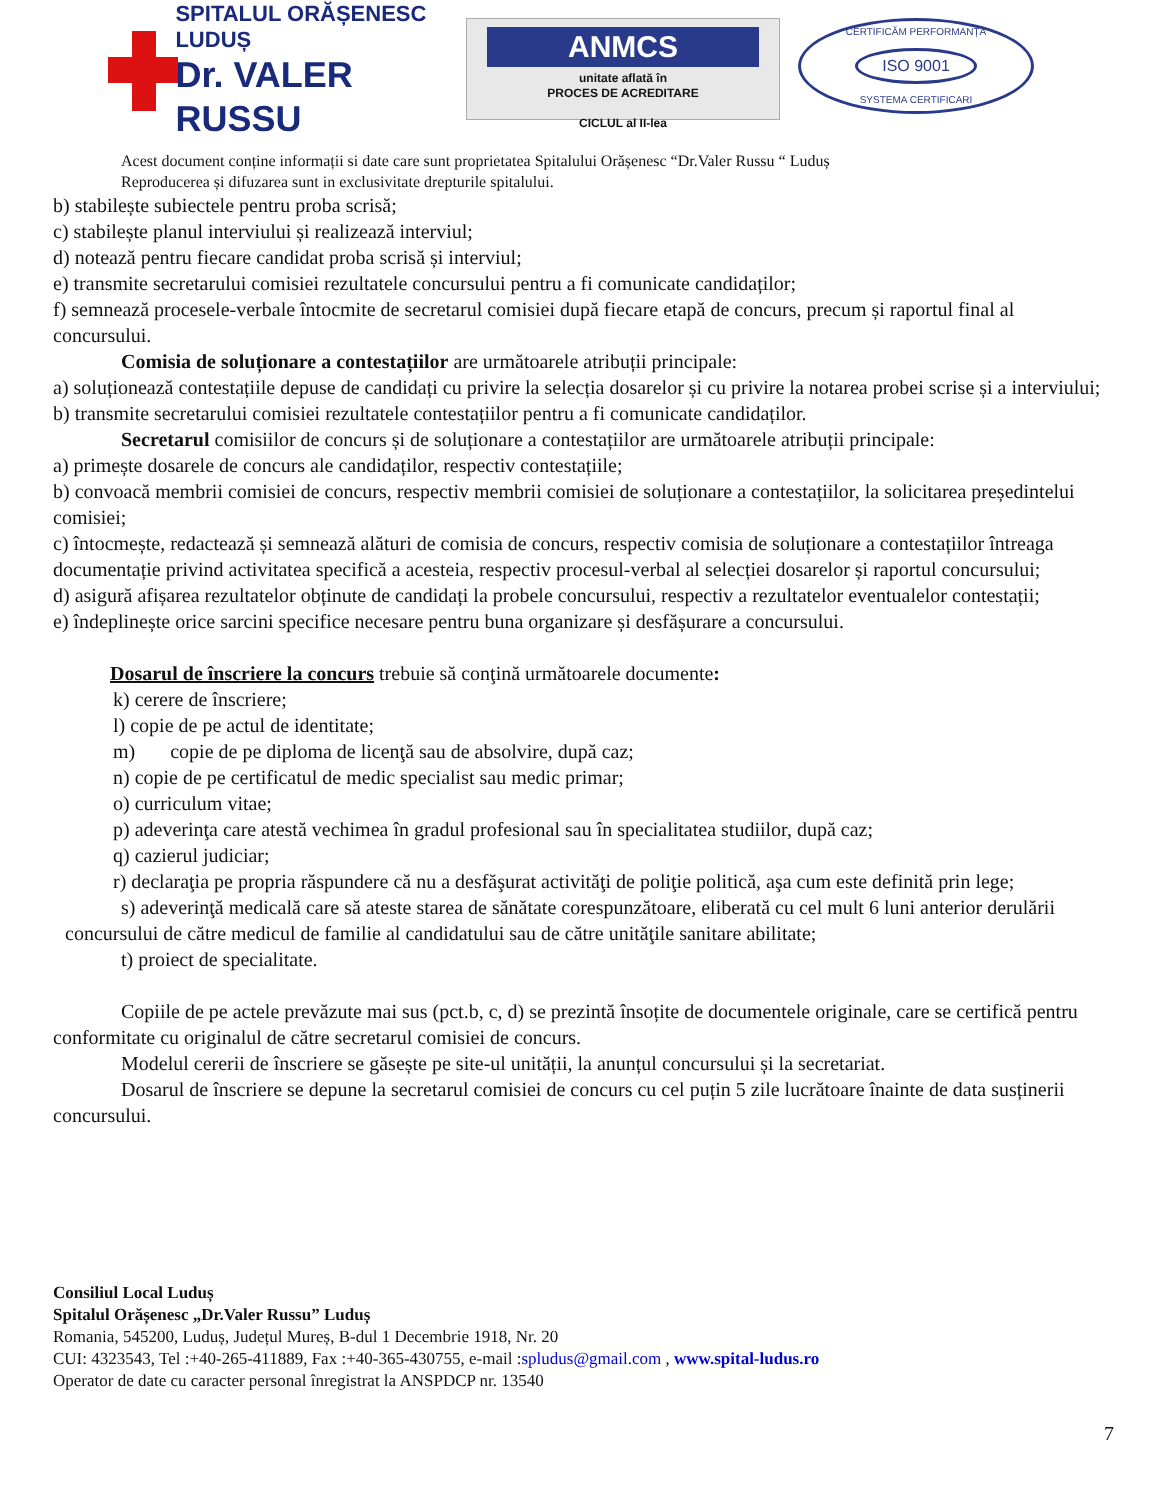SPITALUL ORĂȘENESC LUDUȘ
Dr. VALER RUSSU
ANMCS
unitate aflată în
PROCES DE ACREDITARE
CICLUL al II-lea
CERTIFICĂM PERFORMANȚA
ISO 9001
SYSTEMA CERTIFICARI
Acest document conține informații si date care sunt proprietatea Spitalului Orășenesc “Dr.Valer Russu “ Luduș
Reproducerea și difuzarea sunt in exclusivitate drepturile spitalului.
b) stabilește subiectele pentru proba scrisă;
c) stabilește planul interviului și realizează interviul;
d) notează pentru fiecare candidat proba scrisă și interviul;
e) transmite secretarului comisiei rezultatele concursului pentru a fi comunicate candidaților;
f) semnează procesele-verbale întocmite de secretarul comisiei după fiecare etapă de concurs, precum și raportul final al concursului.
Comisia de soluționare a contestațiilor are următoarele atribuții principale:
a) soluționează contestațiile depuse de candidați cu privire la selecția dosarelor și cu privire la notarea probei scrise și a interviului;
b) transmite secretarului comisiei rezultatele contestațiilor pentru a fi comunicate candidaților.
Secretarul comisiilor de concurs și de soluționare a contestațiilor are următoarele atribuții principale:
a) primește dosarele de concurs ale candidaților, respectiv contestațiile;
b) convoacă membrii comisiei de concurs, respectiv membrii comisiei de soluționare a contestațiilor, la solicitarea președintelui comisiei;
c) întocmește, redactează și semnează alături de comisia de concurs, respectiv comisia de soluționare a contestațiilor întreaga documentație privind activitatea specifică a acesteia, respectiv procesul-verbal al selecției dosarelor și raportul concursului;
d) asigură afișarea rezultatelor obținute de candidați la probele concursului, respectiv a rezultatelor eventualelor contestații;
e) îndeplinește orice sarcini specifice necesare pentru buna organizare și desfășurare a concursului.
Dosarul de înscriere la concurs trebuie să conţină următoarele documente:
k) cerere de înscriere;
l) copie de pe actul de identitate;
m) copie de pe diploma de licenţă sau de absolvire, după caz;
n) copie de pe certificatul de medic specialist sau medic primar;
o) curriculum vitae;
p) adeverinţa care atestă vechimea în gradul profesional sau în specialitatea studiilor, după caz;
q) cazierul judiciar;
r) declaraţia pe propria răspundere că nu a desfăşurat activităţi de poliţie politică, aşa cum este definită prin lege;
s) adeverinţă medicală care să ateste starea de sănătate corespunzătoare, eliberată cu cel mult 6 luni anterior derulării concursului de către medicul de familie al candidatului sau de către unităţile sanitare abilitate;
t) proiect de specialitate.
Copiile de pe actele prevăzute mai sus (pct.b, c, d) se prezintă însoțite de documentele originale, care se certifică pentru conformitate cu originalul de către secretarul comisiei de concurs.
Modelul cererii de înscriere se găsește pe site-ul unității, la anunțul concursului și la secretariat.
Dosarul de înscriere se depune la secretarul comisiei de concurs cu cel puțin 5 zile lucrătoare înainte de data susținerii concursului.
Consiliul Local Luduș
Spitalul Orășenesc „Dr.Valer Russu” Luduș
Romania, 545200, Luduș, Județul Mureș, B-dul 1 Decembrie 1918, Nr. 20
CUI: 4323543, Tel :+40-265-411889, Fax :+40-365-430755, e-mail :spludus@gmail.com , www.spital-ludus.ro
Operator de date cu caracter personal înregistrat la ANSPDCP nr. 13540
7